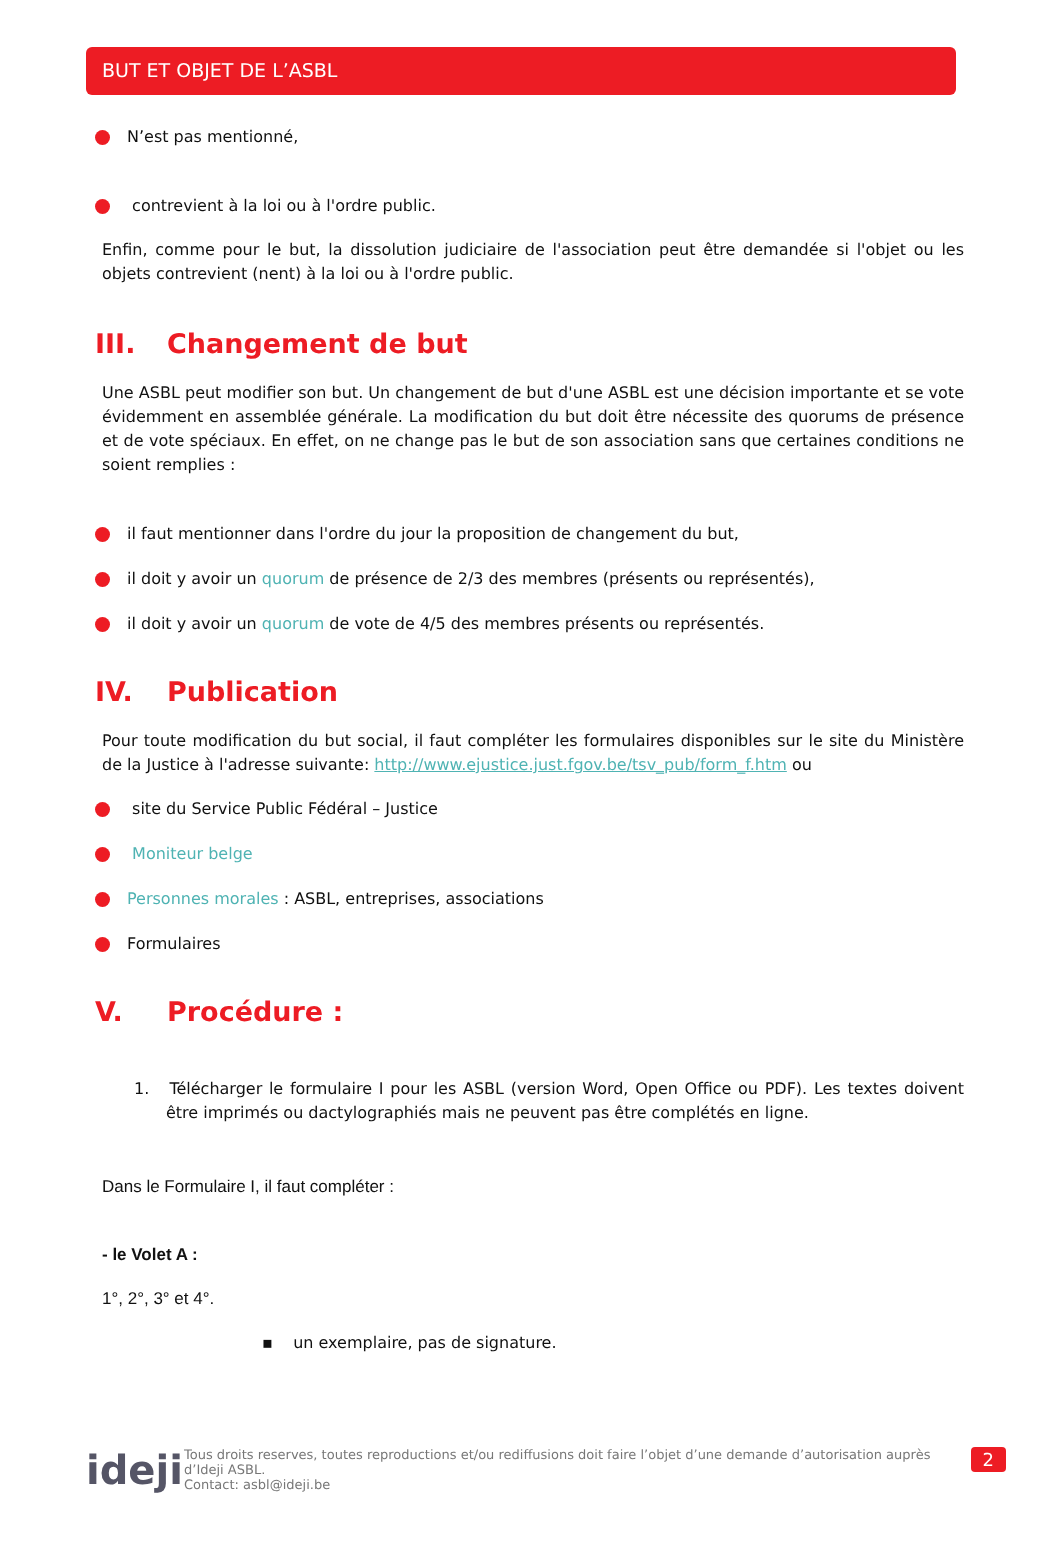BUT ET OBJET DE L’ASBL
N’est pas mentionné,
contrevient à la loi ou à l'ordre public.
Enfin, comme pour le but, la dissolution judiciaire de l'association peut être demandée si l'objet ou les objets contrevient (nent) à la loi ou à l'ordre public.
III. Changement de but
Une ASBL peut modifier son but. Un changement de but d'une ASBL est une décision importante et se vote évidemment en assemblée générale. La modification du but doit être nécessite des quorums de présence et de vote spéciaux. En effet, on ne change pas le but de son association sans que certaines conditions ne soient remplies :
il faut mentionner dans l'ordre du jour la proposition de changement du but,
il doit y avoir un quorum de présence de 2/3 des membres (présents ou représentés),
il doit y avoir un quorum de vote de 4/5 des membres présents ou représentés.
IV. Publication
Pour toute modification du but social, il faut compléter les formulaires disponibles sur le site du Ministère de la Justice à l'adresse suivante: http://www.ejustice.just.fgov.be/tsv_pub/form_f.htm ou
site du Service Public Fédéral – Justice
Moniteur belge
Personnes morales : ASBL, entreprises, associations
Formulaires
V. Procédure :
1. Télécharger le formulaire I pour les ASBL (version Word, Open Office ou PDF). Les textes doivent être imprimés ou dactylographiés mais ne peuvent pas être complétés en ligne.
Dans le Formulaire I, il faut compléter :
- le Volet A :
1°, 2°, 3° et 4°.
▪ un exemplaire, pas de signature.
ideji
Tous droits reserves, toutes reproductions et/ou rediffusions doit faire l’objet d’une demande d’autorisation auprès d’Ideji ASBL.
Contact: asbl@ideji.be
2